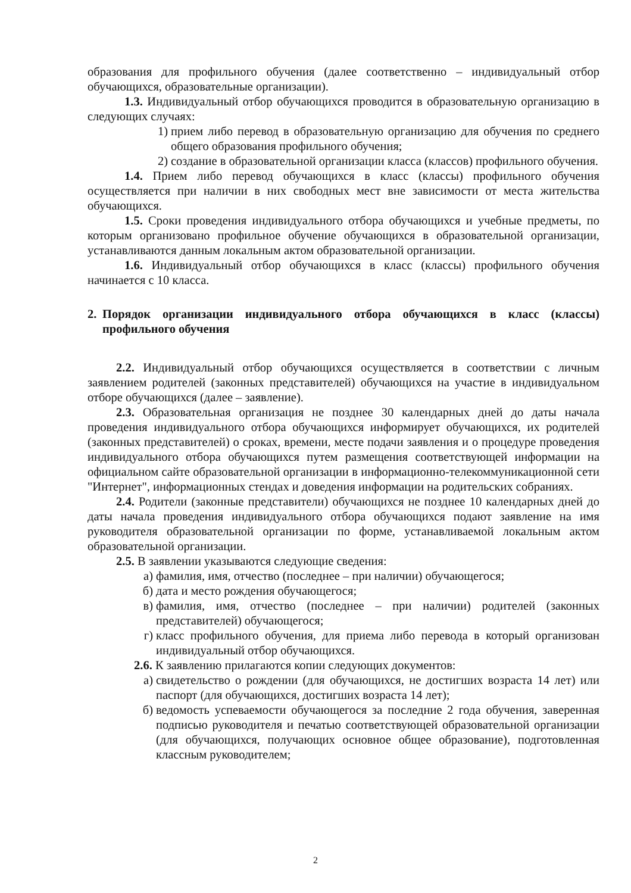образования для профильного обучения (далее соответственно – индивидуальный отбор обучающихся, образовательные организации).
1.3. Индивидуальный отбор обучающихся проводится в образовательную организацию в следующих случаях:
1) прием либо перевод в образовательную организацию для обучения по среднего общего образования профильного обучения;
2) создание в образовательной организации класса (классов) профильного обучения.
1.4. Прием либо перевод обучающихся в класс (классы) профильного обучения осуществляется при наличии в них свободных мест вне зависимости от места жительства обучающихся.
1.5. Сроки проведения индивидуального отбора обучающихся и учебные предметы, по которым организовано профильное обучение обучающихся в образовательной организации, устанавливаются данным локальным актом образовательной организации.
1.6. Индивидуальный отбор обучающихся в класс (классы) профильного обучения начинается с 10 класса.
2. Порядок организации индивидуального отбора обучающихся в класс (классы) профильного обучения
2.2. Индивидуальный отбор обучающихся осуществляется в соответствии с личным заявлением родителей (законных представителей) обучающихся на участие в индивидуальном отборе обучающихся (далее – заявление).
2.3. Образовательная организация не позднее 30 календарных дней до даты начала проведения индивидуального отбора обучающихся информирует обучающихся, их родителей (законных представителей) о сроках, времени, месте подачи заявления и о процедуре проведения индивидуального отбора обучающихся путем размещения соответствующей информации на официальном сайте образовательной организации в информационно-телекоммуникационной сети "Интернет", информационных стендах и доведения информации на родительских собраниях.
2.4. Родители (законные представители) обучающихся не позднее 10 календарных дней до даты начала проведения индивидуального отбора обучающихся подают заявление на имя руководителя образовательной организации по форме, устанавливаемой локальным актом образовательной организации.
2.5. В заявлении указываются следующие сведения:
а) фамилия, имя, отчество (последнее – при наличии) обучающегося;
б) дата и место рождения обучающегося;
в) фамилия, имя, отчество (последнее – при наличии) родителей (законных представителей) обучающегося;
г) класс профильного обучения, для приема либо перевода в который организован индивидуальный отбор обучающихся.
2.6. К заявлению прилагаются копии следующих документов:
а) свидетельство о рождении (для обучающихся, не достигших возраста 14 лет) или паспорт (для обучающихся, достигших возраста 14 лет);
б) ведомость успеваемости обучающегося за последние 2 года обучения, заверенная подписью руководителя и печатью соответствующей образовательной организации (для обучающихся, получающих основное общее образование), подготовленная классным руководителем;
2